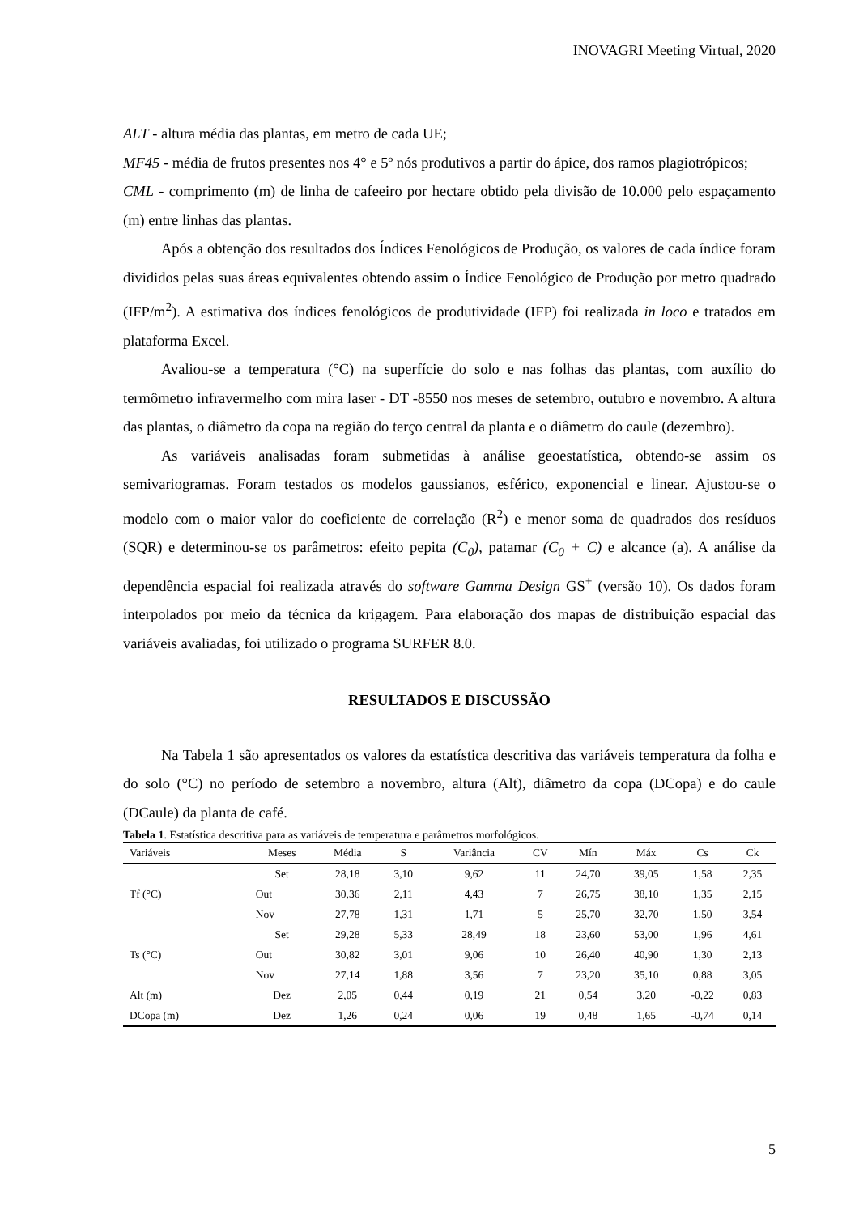INOVAGRI Meeting Virtual, 2020
ALT - altura média das plantas, em metro de cada UE;
MF45 - média de frutos presentes nos 4° e 5º nós produtivos a partir do ápice, dos ramos plagiotrópicos;
CML - comprimento (m) de linha de cafeeiro por hectare obtido pela divisão de 10.000 pelo espaçamento (m) entre linhas das plantas.
Após a obtenção dos resultados dos Índices Fenológicos de Produção, os valores de cada índice foram divididos pelas suas áreas equivalentes obtendo assim o Índice Fenológico de Produção por metro quadrado (IFP/m<sup>2</sup>). A estimativa dos índices fenológicos de produtividade (IFP) foi realizada in loco e tratados em plataforma Excel.
Avaliou-se a temperatura (°C) na superfície do solo e nas folhas das plantas, com auxílio do termômetro infravermelho com mira laser - DT -8550 nos meses de setembro, outubro e novembro. A altura das plantas, o diâmetro da copa na região do terço central da planta e o diâmetro do caule (dezembro).
As variáveis analisadas foram submetidas à análise geoestatística, obtendo-se assim os semivariogramas. Foram testados os modelos gaussianos, esférico, exponencial e linear. Ajustou-se o modelo com o maior valor do coeficiente de correlação (R<sup>2</sup>) e menor soma de quadrados dos resíduos (SQR) e determinou-se os parâmetros: efeito pepita (C<sub>0</sub>), patamar (C<sub>0</sub> + C) e alcance (a). A análise da dependência espacial foi realizada através do software Gamma Design GS<sup>+</sup> (versão 10). Os dados foram interpolados por meio da técnica da krigagem. Para elaboração dos mapas de distribuição espacial das variáveis avaliadas, foi utilizado o programa SURFER 8.0.
RESULTADOS E DISCUSSÃO
Na Tabela 1 são apresentados os valores da estatística descritiva das variáveis temperatura da folha e do solo (°C) no período de setembro a novembro, altura (Alt), diâmetro da copa (DCopa) e do caule (DCaule) da planta de café.
Tabela 1. Estatística descritiva para as variáveis de temperatura e parâmetros morfológicos.
| Variáveis | Meses | Média | S | Variância | CV | Mín | Máx | Cs | Ck |
| --- | --- | --- | --- | --- | --- | --- | --- | --- | --- |
| Tf (°C) | Set | 28,18 | 3,10 | 9,62 | 11 | 24,70 | 39,05 | 1,58 | 2,35 |
| | Out | 30,36 | 2,11 | 4,43 | 7 | 26,75 | 38,10 | 1,35 | 2,15 |
| | Nov | 27,78 | 1,31 | 1,71 | 5 | 25,70 | 32,70 | 1,50 | 3,54 |
| Ts (°C) | Set | 29,28 | 5,33 | 28,49 | 18 | 23,60 | 53,00 | 1,96 | 4,61 |
| | Out | 30,82 | 3,01 | 9,06 | 10 | 26,40 | 40,90 | 1,30 | 2,13 |
| | Nov | 27,14 | 1,88 | 3,56 | 7 | 23,20 | 35,10 | 0,88 | 3,05 |
| Alt (m) | Dez | 2,05 | 0,44 | 0,19 | 21 | 0,54 | 3,20 | -0,22 | 0,83 |
| DCopa (m) | Dez | 1,26 | 0,24 | 0,06 | 19 | 0,48 | 1,65 | -0,74 | 0,14 |
5